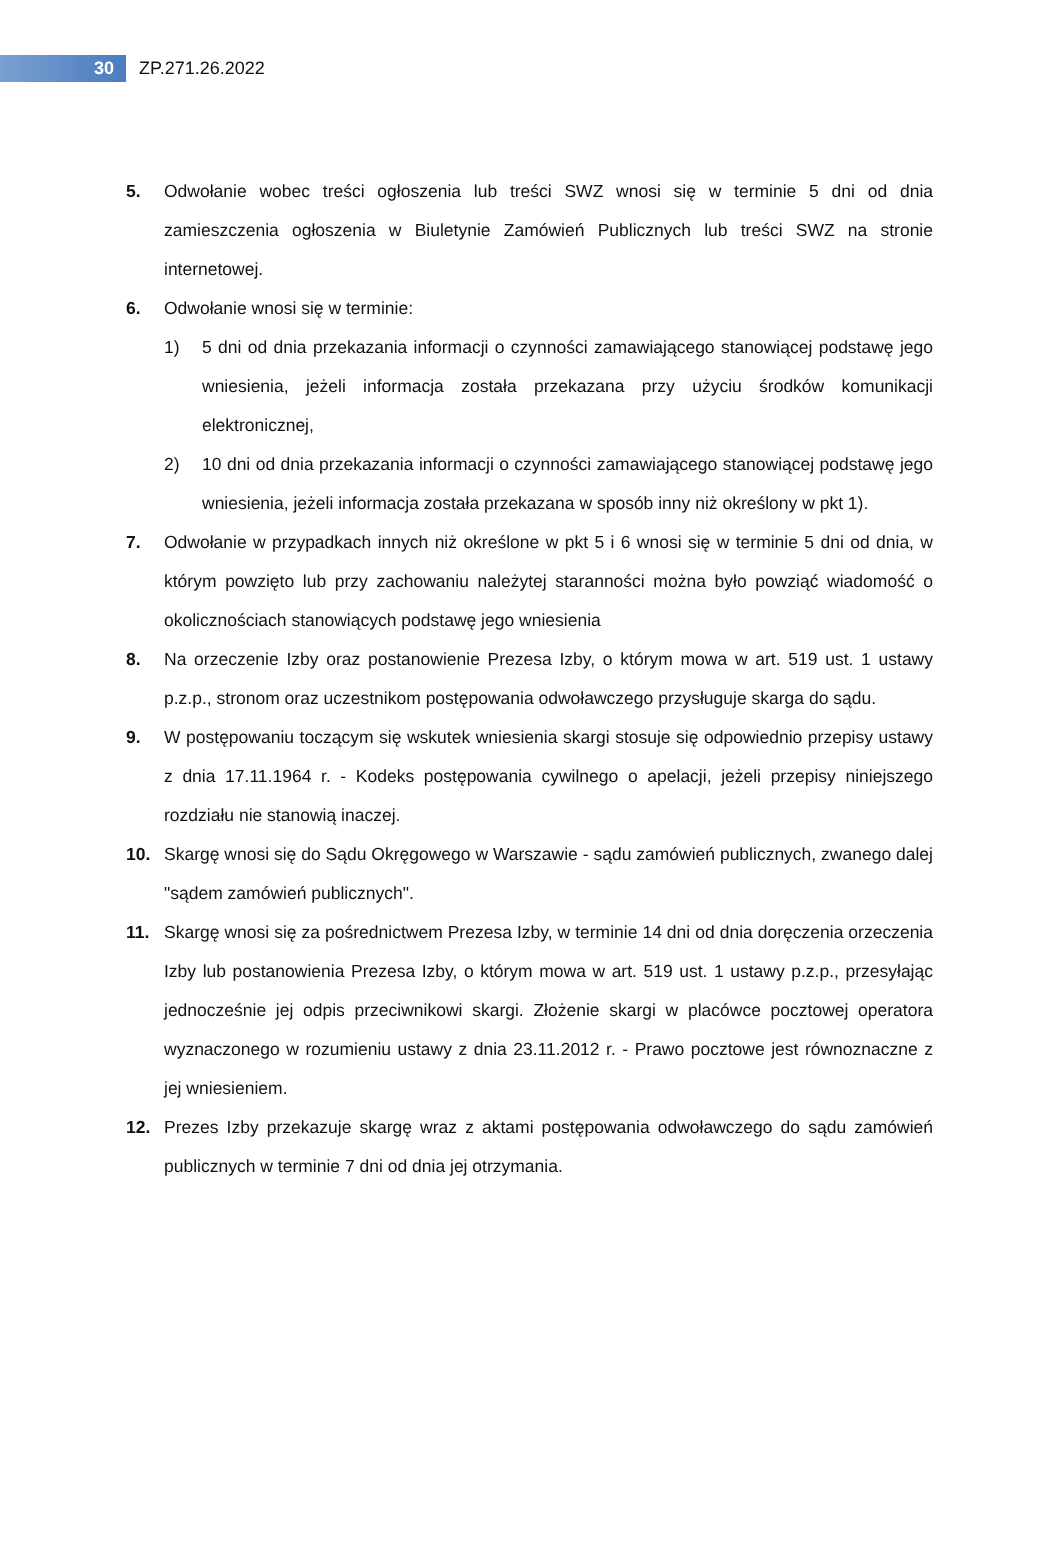30
ZP.271.26.2022
5. Odwołanie wobec treści ogłoszenia lub treści SWZ wnosi się w terminie 5 dni od dnia zamieszczenia ogłoszenia w Biuletynie Zamówień Publicznych lub treści SWZ na stronie internetowej.
6. Odwołanie wnosi się w terminie:
1) 5 dni od dnia przekazania informacji o czynności zamawiającego stanowiącej podstawę jego wniesienia, jeżeli informacja została przekazana przy użyciu środków komunikacji elektronicznej,
2) 10 dni od dnia przekazania informacji o czynności zamawiającego stanowiącej podstawę jego wniesienia, jeżeli informacja została przekazana w sposób inny niż określony w pkt 1).
7. Odwołanie w przypadkach innych niż określone w pkt 5 i 6 wnosi się w terminie 5 dni od dnia, w którym powzięto lub przy zachowaniu należytej staranności można było powziąć wiadomość o okolicznościach stanowiących podstawę jego wniesienia
8. Na orzeczenie Izby oraz postanowienie Prezesa Izby, o którym mowa w art. 519 ust. 1 ustawy p.z.p., stronom oraz uczestnikom postępowania odwoławczego przysługuje skarga do sądu.
9. W postępowaniu toczącym się wskutek wniesienia skargi stosuje się odpowiednio przepisy ustawy z dnia 17.11.1964 r. - Kodeks postępowania cywilnego o apelacji, jeżeli przepisy niniejszego rozdziału nie stanowią inaczej.
10. Skargę wnosi się do Sądu Okręgowego w Warszawie - sądu zamówień publicznych, zwanego dalej "sądem zamówień publicznych".
11. Skargę wnosi się za pośrednictwem Prezesa Izby, w terminie 14 dni od dnia doręczenia orzeczenia Izby lub postanowienia Prezesa Izby, o którym mowa w art. 519 ust. 1 ustawy p.z.p., przesyłając jednocześnie jej odpis przeciwnikowi skargi. Złożenie skargi w placówce pocztowej operatora wyznaczonego w rozumieniu ustawy z dnia 23.11.2012 r. - Prawo pocztowe jest równoznaczne z jej wniesieniem.
12. Prezes Izby przekazuje skargę wraz z aktami postępowania odwoławczego do sądu zamówień publicznych w terminie 7 dni od dnia jej otrzymania.